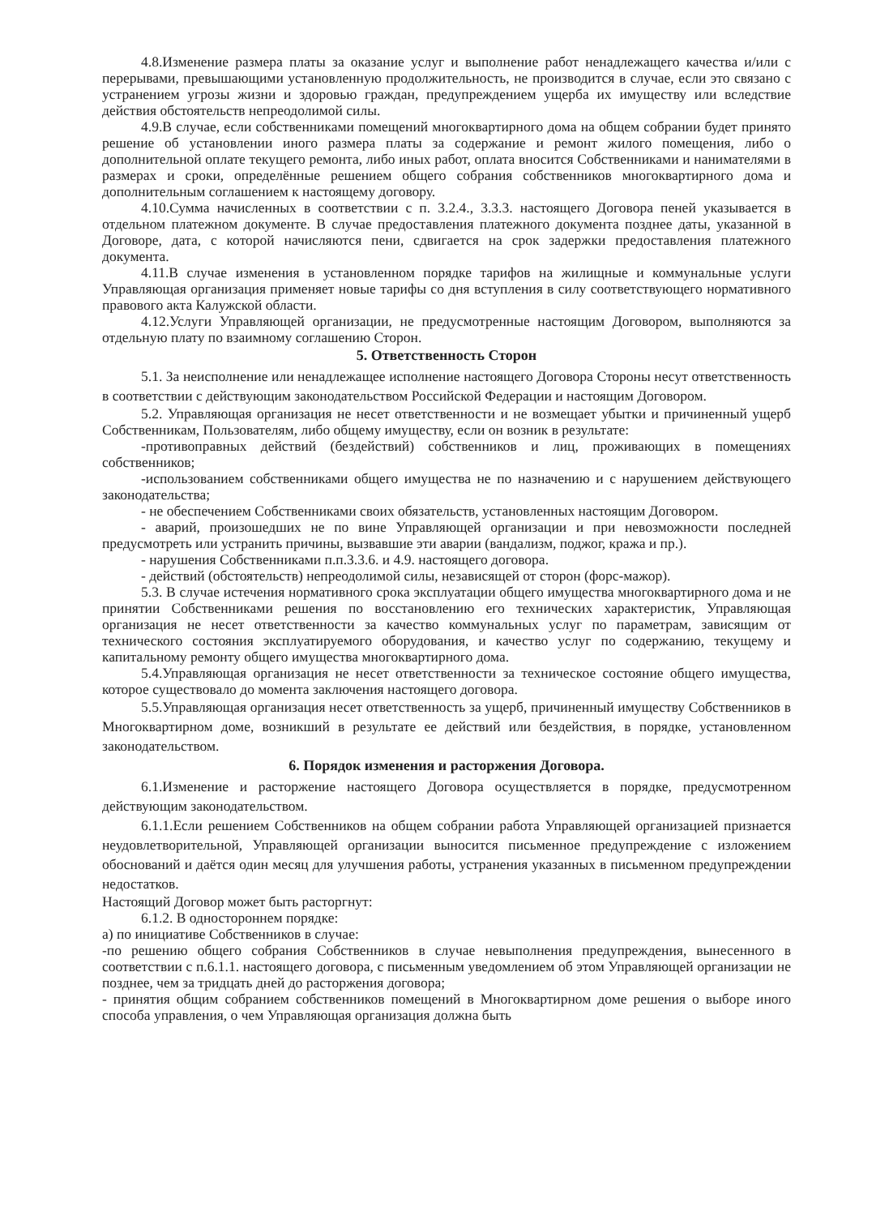4.8.Изменение размера платы за оказание услуг и выполнение работ ненадлежащего качества и/или с перерывами, превышающими установленную продолжительность, не производится в случае, если это связано с устранением угрозы жизни и здоровью граждан, предупреждением ущерба их имуществу или вследствие действия обстоятельств непреодолимой силы.
4.9.В случае, если собственниками помещений многоквартирного дома на общем собрании будет принято решение об установлении иного размера платы за содержание и ремонт жилого помещения, либо о дополнительной оплате текущего ремонта, либо иных работ, оплата вносится Собственниками и нанимателями в размерах и сроки, определённые решением общего собрания собственников многоквартирного дома и дополнительным соглашением к настоящему договору.
4.10.Сумма начисленных в соответствии с п. 3.2.4., 3.3.3. настоящего Договора пеней указывается в отдельном платежном документе. В случае предоставления платежного документа позднее даты, указанной в Договоре, дата, с которой начисляются пени, сдвигается на срок задержки предоставления платежного документа.
4.11.В случае изменения в установленном порядке тарифов на жилищные и коммунальные услуги Управляющая организация применяет новые тарифы со дня вступления в силу соответствующего нормативного правового акта Калужской области.
4.12.Услуги Управляющей организации, не предусмотренные настоящим Договором, выполняются за отдельную плату по взаимному соглашению Сторон.
5. Ответственность Сторон
5.1. За неисполнение или ненадлежащее исполнение настоящего Договора Стороны несут ответственность в соответствии с действующим законодательством Российской Федерации и настоящим Договором.
5.2. Управляющая организация не несет ответственности и не возмещает убытки и причиненный ущерб Собственникам, Пользователям, либо общему имуществу, если он возник в результате:
-противоправных действий (бездействий) собственников и лиц, проживающих в помещениях собственников;
-использованием собственниками общего имущества не по назначению и с нарушением действующего законодательства;
- не обеспечением Собственниками своих обязательств, установленных настоящим Договором.
- аварий, произошедших не по вине Управляющей организации и при невозможности последней предусмотреть или устранить причины, вызвавшие эти аварии (вандализм, поджог, кража и пр.).
- нарушения Собственниками п.п.3.3.6. и 4.9. настоящего договора.
- действий (обстоятельств) непреодолимой силы, независящей от сторон (форс-мажор).
5.3. В случае истечения нормативного срока эксплуатации общего имущества многоквартирного дома и не принятии Собственниками решения по восстановлению его технических характеристик, Управляющая организация не несет ответственности за качество коммунальных услуг по параметрам, зависящим от технического состояния эксплуатируемого оборудования, и качество услуг по содержанию, текущему и капитальному ремонту общего имущества многоквартирного дома.
5.4.Управляющая организация не несет ответственности за техническое состояние общего имущества, которое существовало до момента заключения настоящего договора.
5.5.Управляющая организация несет ответственность за ущерб, причиненный имуществу Собственников в Многоквартирном доме, возникший в результате ее действий или бездействия, в порядке, установленном законодательством.
6. Порядок изменения и расторжения Договора.
6.1.Изменение и расторжение настоящего Договора осуществляется в порядке, предусмотренном действующим законодательством.
6.1.1.Если решением Собственников на общем собрании работа Управляющей организацией признается неудовлетворительной, Управляющей организации выносится письменное предупреждение с изложением обоснований и даётся один месяц для улучшения работы, устранения указанных в письменном предупреждении недостатков.
Настоящий Договор может быть расторгнут:
6.1.2. В одностороннем порядке:
а) по инициативе Собственников в случае:
-по решению общего собрания Собственников в случае невыполнения предупреждения, вынесенного в соответствии с п.6.1.1. настоящего договора, с письменным уведомлением об этом Управляющей организации не позднее, чем за тридцать дней до расторжения договора;
- принятия общим собранием собственников помещений в Многоквартирном доме решения о выборе иного способа управления, о чем Управляющая организация должна быть